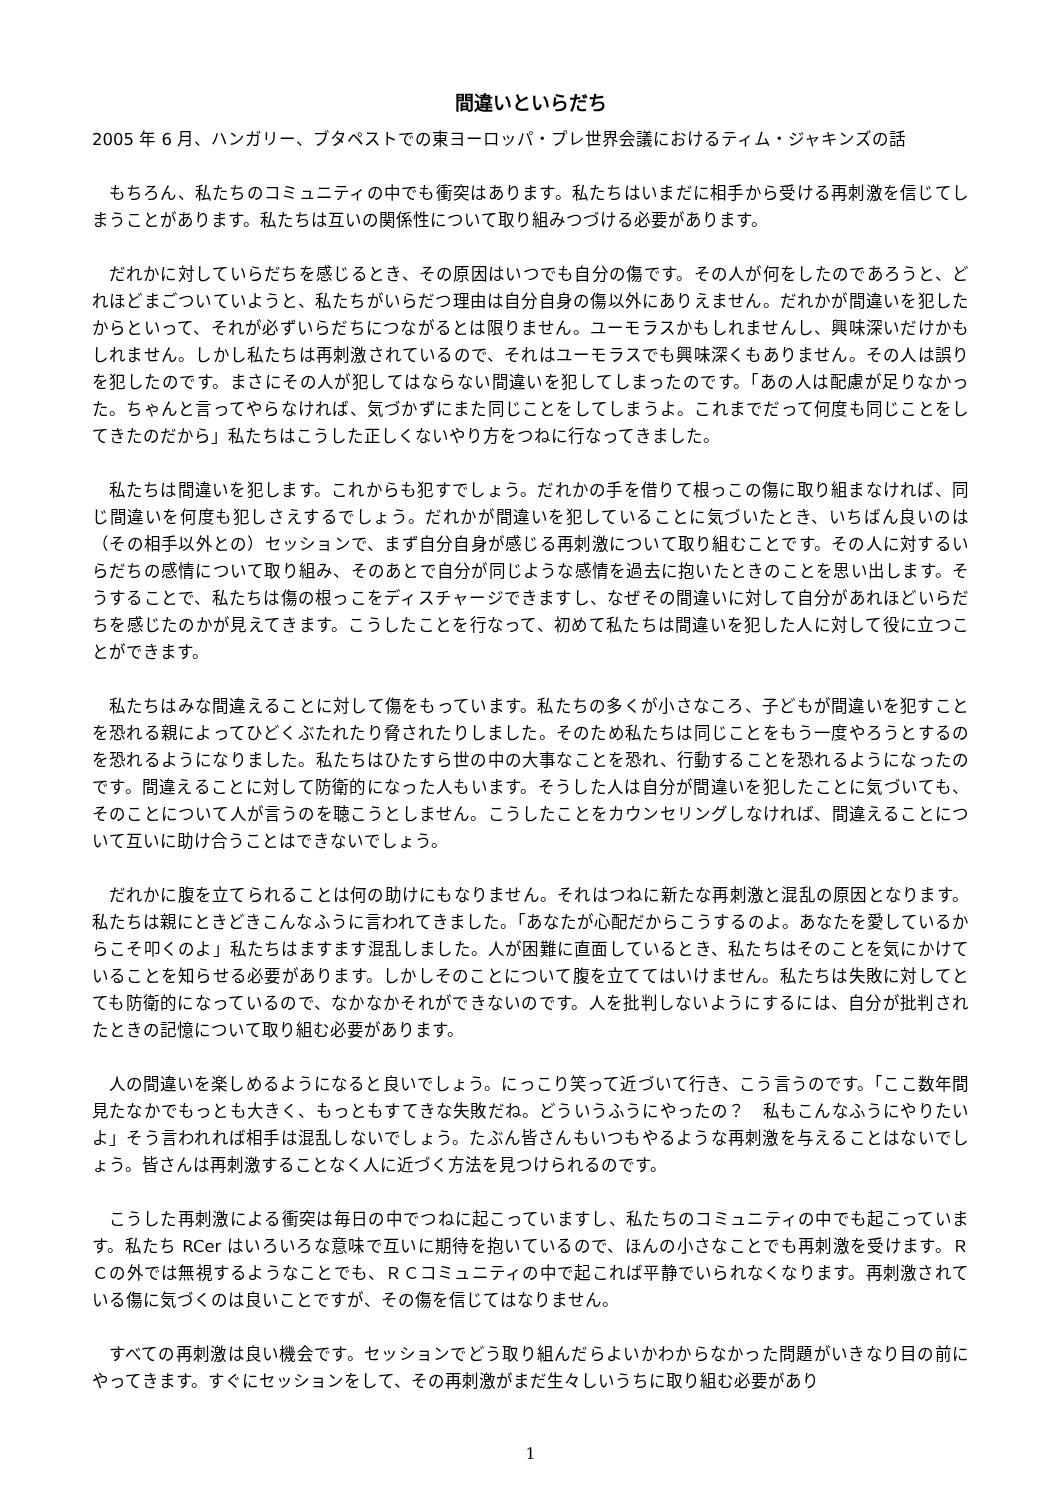間違いといらだち
2005 年 6 月、ハンガリー、ブタペストでの東ヨーロッパ・プレ世界会議におけるティム・ジャキンズの話
もちろん、私たちのコミュニティの中でも衝突はあります。私たちはいまだに相手から受ける再刺激を信じてしまうことがあります。私たちは互いの関係性について取り組みつづける必要があります。
だれかに対していらだちを感じるとき、その原因はいつでも自分の傷です。その人が何をしたのであろうと、どれほどまごついていようと、私たちがいらだつ理由は自分自身の傷以外にありえません。だれかが間違いを犯したからといって、それが必ずいらだちにつながるとは限りません。ユーモラスかもしれませんし、興味深いだけかもしれません。しかし私たちは再刺激されているので、それはユーモラスでも興味深くもありません。その人は誤りを犯したのです。まさにその人が犯してはならない間違いを犯してしまったのです。「あの人は配慮が足りなかった。ちゃんと言ってやらなければ、気づかずにまた同じことをしてしまうよ。これまでだって何度も同じことをしてきたのだから」私たちはこうした正しくないやり方をつねに行なってきました。
私たちは間違いを犯します。これからも犯すでしょう。だれかの手を借りて根っこの傷に取り組まなければ、同じ間違いを何度も犯しさえするでしょう。だれかが間違いを犯していることに気づいたとき、いちばん良いのは（その相手以外との）セッションで、まず自分自身が感じる再刺激について取り組むことです。その人に対するいらだちの感情について取り組み、そのあとで自分が同じような感情を過去に抱いたときのことを思い出します。そうすることで、私たちは傷の根っこをディスチャージできますし、なぜその間違いに対して自分があれほどいらだちを感じたのかが見えてきます。こうしたことを行なって、初めて私たちは間違いを犯した人に対して役に立つことができます。
私たちはみな間違えることに対して傷をもっています。私たちの多くが小さなころ、子どもが間違いを犯すことを恐れる親によってひどくぶたれたり脅されたりしました。そのため私たちは同じことをもう一度やろうとするのを恐れるようになりました。私たちはひたすら世の中の大事なことを恐れ、行動することを恐れるようになったのです。間違えることに対して防衛的になった人もいます。そうした人は自分が間違いを犯したことに気づいても、そのことについて人が言うのを聴こうとしません。こうしたことをカウンセリングしなければ、間違えることについて互いに助け合うことはできないでしょう。
だれかに腹を立てられることは何の助けにもなりません。それはつねに新たな再刺激と混乱の原因となります。私たちは親にときどきこんなふうに言われてきました。「あなたが心配だからこうするのよ。あなたを愛しているからこそ叩くのよ」私たちはますます混乱しました。人が困難に直面しているとき、私たちはそのことを気にかけていることを知らせる必要があります。しかしそのことについて腹を立ててはいけません。私たちは失敗に対してとても防衛的になっているので、なかなかそれができないのです。人を批判しないようにするには、自分が批判されたときの記憶について取り組む必要があります。
人の間違いを楽しめるようになると良いでしょう。にっこり笑って近づいて行き、こう言うのです。「ここ数年間見たなかでもっとも大きく、もっともすてきな失敗だね。どういうふうにやったの？　私もこんなふうにやりたいよ」そう言われれば相手は混乱しないでしょう。たぶん皆さんもいつもやるような再刺激を与えることはないでしょう。皆さんは再刺激することなく人に近づく方法を見つけられるのです。
こうした再刺激による衝突は毎日の中でつねに起こっていますし、私たちのコミュニティの中でも起こっています。私たち RCer はいろいろな意味で互いに期待を抱いているので、ほんの小さなことでも再刺激を受けます。ＲＣの外では無視するようなことでも、ＲＣコミュニティの中で起これば平静でいられなくなります。再刺激されている傷に気づくのは良いことですが、その傷を信じてはなりません。
すべての再刺激は良い機会です。セッションでどう取り組んだらよいかわからなかった問題がいきなり目の前にやってきます。すぐにセッションをして、その再刺激がまだ生々しいうちに取り組む必要があり
1